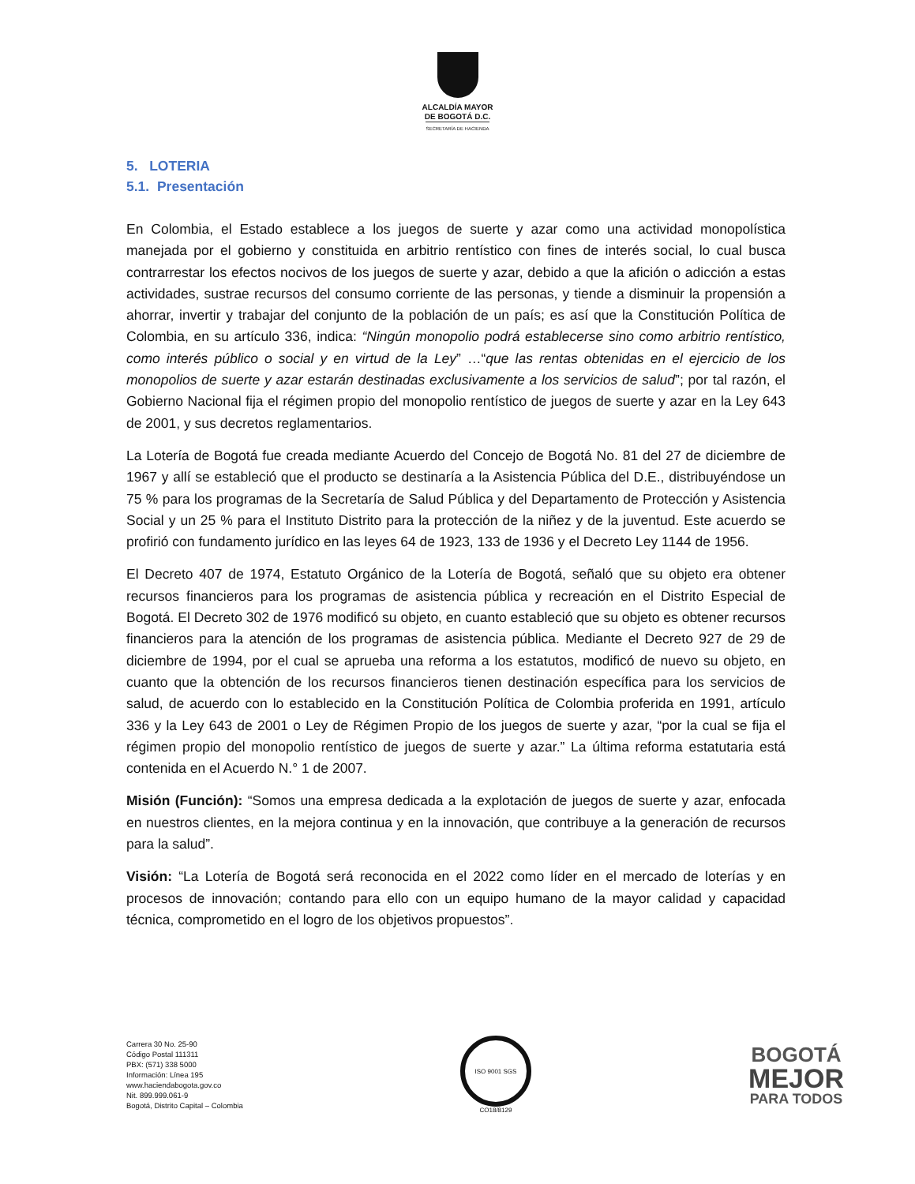ALCALDÍA MAYOR
DE BOGOTÁ D.C.
SECRETARÍA DE HACIENDA
5. LOTERIA
5.1. Presentación
En Colombia, el Estado establece a los juegos de suerte y azar como una actividad monopolística manejada por el gobierno y constituida en arbitrio rentístico con fines de interés social, lo cual busca contrarrestar los efectos nocivos de los juegos de suerte y azar, debido a que la afición o adicción a estas actividades, sustrae recursos del consumo corriente de las personas, y tiende a disminuir la propensión a ahorrar, invertir y trabajar del conjunto de la población de un país; es así que la Constitución Política de Colombia, en su artículo 336, indica: “Ningún monopolio podrá establecerse sino como arbitrio rentístico, como interés público o social y en virtud de la Ley” …“que las rentas obtenidas en el ejercicio de los monopolios de suerte y azar estarán destinadas exclusivamente a los servicios de salud”; por tal razón, el Gobierno Nacional fija el régimen propio del monopolio rentístico de juegos de suerte y azar en la Ley 643 de 2001, y sus decretos reglamentarios.
La Lotería de Bogotá fue creada mediante Acuerdo del Concejo de Bogotá No. 81 del 27 de diciembre de 1967 y allí se estableció que el producto se destinaría a la Asistencia Pública del D.E., distribuyéndose un 75 % para los programas de la Secretaría de Salud Pública y del Departamento de Protección y Asistencia Social y un 25 % para el Instituto Distrito para la protección de la niñez y de la juventud. Este acuerdo se profirió con fundamento jurídico en las leyes 64 de 1923, 133 de 1936 y el Decreto Ley 1144 de 1956.
El Decreto 407 de 1974, Estatuto Orgánico de la Lotería de Bogotá, señaló que su objeto era obtener recursos financieros para los programas de asistencia pública y recreación en el Distrito Especial de Bogotá. El Decreto 302 de 1976 modificó su objeto, en cuanto estableció que su objeto es obtener recursos financieros para la atención de los programas de asistencia pública. Mediante el Decreto 927 de 29 de diciembre de 1994, por el cual se aprueba una reforma a los estatutos, modificó de nuevo su objeto, en cuanto que la obtención de los recursos financieros tienen destinación específica para los servicios de salud, de acuerdo con lo establecido en la Constitución Política de Colombia proferida en 1991, artículo 336 y la Ley 643 de 2001 o Ley de Régimen Propio de los juegos de suerte y azar, “por la cual se fija el régimen propio del monopolio rentístico de juegos de suerte y azar.” La última reforma estatutaria está contenida en el Acuerdo N.° 1 de 2007.
Misión (Función): “Somos una empresa dedicada a la explotación de juegos de suerte y azar, enfocada en nuestros clientes, en la mejora continua y en la innovación, que contribuye a la generación de recursos para la salud”.
Visión: “La Lotería de Bogotá será reconocida en el 2022 como líder en el mercado de loterías y en procesos de innovación; contando para ello con un equipo humano de la mayor calidad y capacidad técnica, comprometido en el logro de los objetivos propuestos”.
Carrera 30 No. 25-90
Código Postal 111311
PBX: (571) 338 5000
Información: Línea 195
www.haciendabogota.gov.co
Nit. 899.999.061-9
Bogotá, Distrito Capital – Colombia
ISO 9001 SGS
CO18/8129
BOGOTÁ
MEJOR
PARA TODOS